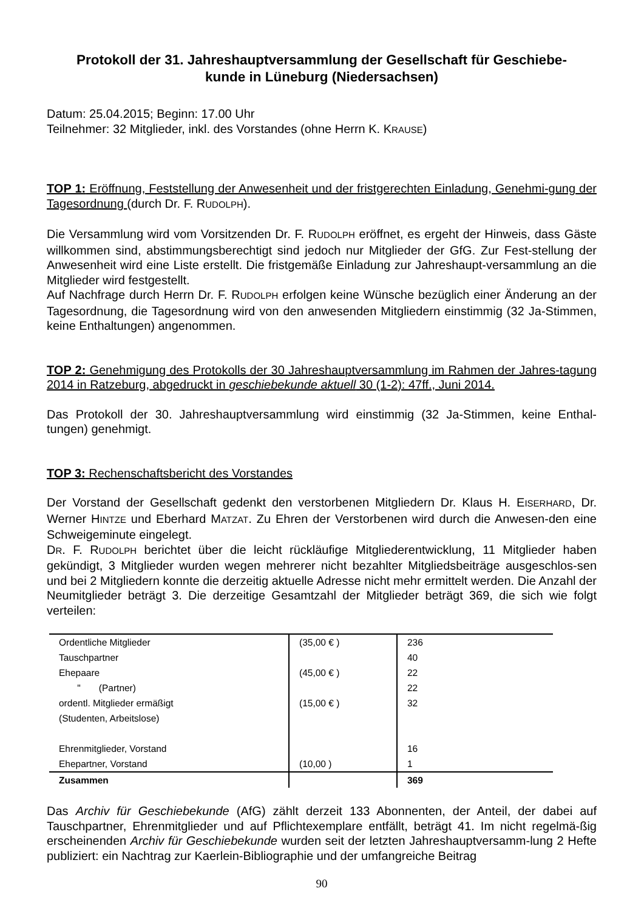Protokoll der 31. Jahreshauptversammlung der Gesellschaft für Geschiebe-
kunde in Lüneburg (Niedersachsen)
Datum: 25.04.2015; Beginn: 17.00 Uhr
Teilnehmer: 32 Mitglieder, inkl. des Vorstandes (ohne Herrn K. KRAUSE)
TOP 1: Eröffnung, Feststellung der Anwesenheit und der fristgerechten Einladung, Genehmi-gung der Tagesordnung (durch Dr. F. RUDOLPH).
Die Versammlung wird vom Vorsitzenden Dr. F. RUDOLPH eröffnet, es ergeht der Hinweis, dass Gäste willkommen sind, abstimmungsberechtigt sind jedoch nur Mitglieder der GfG. Zur Fest-stellung der Anwesenheit wird eine Liste erstellt. Die fristgemäße Einladung zur Jahreshaupt-versammlung an die Mitglieder wird festgestellt.
Auf Nachfrage durch Herrn Dr. F. RUDOLPH erfolgen keine Wünsche bezüglich einer Änderung an der Tagesordnung, die Tagesordnung wird von den anwesenden Mitgliedern einstimmig (32 Ja-Stimmen, keine Enthaltungen) angenommen.
TOP 2: Genehmigung des Protokolls der 30 Jahreshauptversammlung im Rahmen der Jahres-tagung 2014 in Ratzeburg, abgedruckt in geschiebekunde aktuell 30 (1-2): 47ff., Juni 2014.
Das Protokoll der 30. Jahreshauptversammlung wird einstimmig (32 Ja-Stimmen, keine Enthal-tungen) genehmigt.
TOP 3: Rechenschaftsbericht des Vorstandes
Der Vorstand der Gesellschaft gedenkt den verstorbenen Mitgliedern Dr. Klaus H. EISERHARD, Dr. Werner HINTZE und Eberhard MATZAT. Zu Ehren der Verstorbenen wird durch die Anwesen-den eine Schweigeminute eingelegt.
DR. F. RUDOLPH berichtet über die leicht rückläufige Mitgliederentwicklung, 11 Mitglieder haben gekündigt, 3 Mitglieder wurden wegen mehrerer nicht bezahlter Mitgliedsbeiträge ausgeschlos-sen und bei 2 Mitgliedern konnte die derzeitig aktuelle Adresse nicht mehr ermittelt werden. Die Anzahl der Neumitglieder beträgt 3. Die derzeitige Gesamtzahl der Mitglieder beträgt 369, die sich wie folgt verteilen:
| Ordentliche Mitglieder | (35,00 € ) | 236 |
| Tauschpartner | | 40 |
| Ehepaare | (45,00 € ) | 22 |
| " (Partner) | | 22 |
| ordentl. Mitglieder ermäßigt (Studenten, Arbeitslose) | (15,00 € ) | 32 |
| Ehrenmitglieder, Vorstand | | 16 |
| Ehepartner, Vorstand | (10,00 ) | 1 |
| Zusammen | | 369 |
Das Archiv für Geschiebekunde (AfG) zählt derzeit 133 Abonnenten, der Anteil, der dabei auf Tauschpartner, Ehrenmitglieder und auf Pflichtexemplare entfällt, beträgt 41. Im nicht regelmä-ßig erscheinenden Archiv für Geschiebekunde wurden seit der letzten Jahreshauptversamm-lung 2 Hefte publiziert: ein Nachtrag zur Kaerlein-Bibliographie und der umfangreiche Beitrag
90